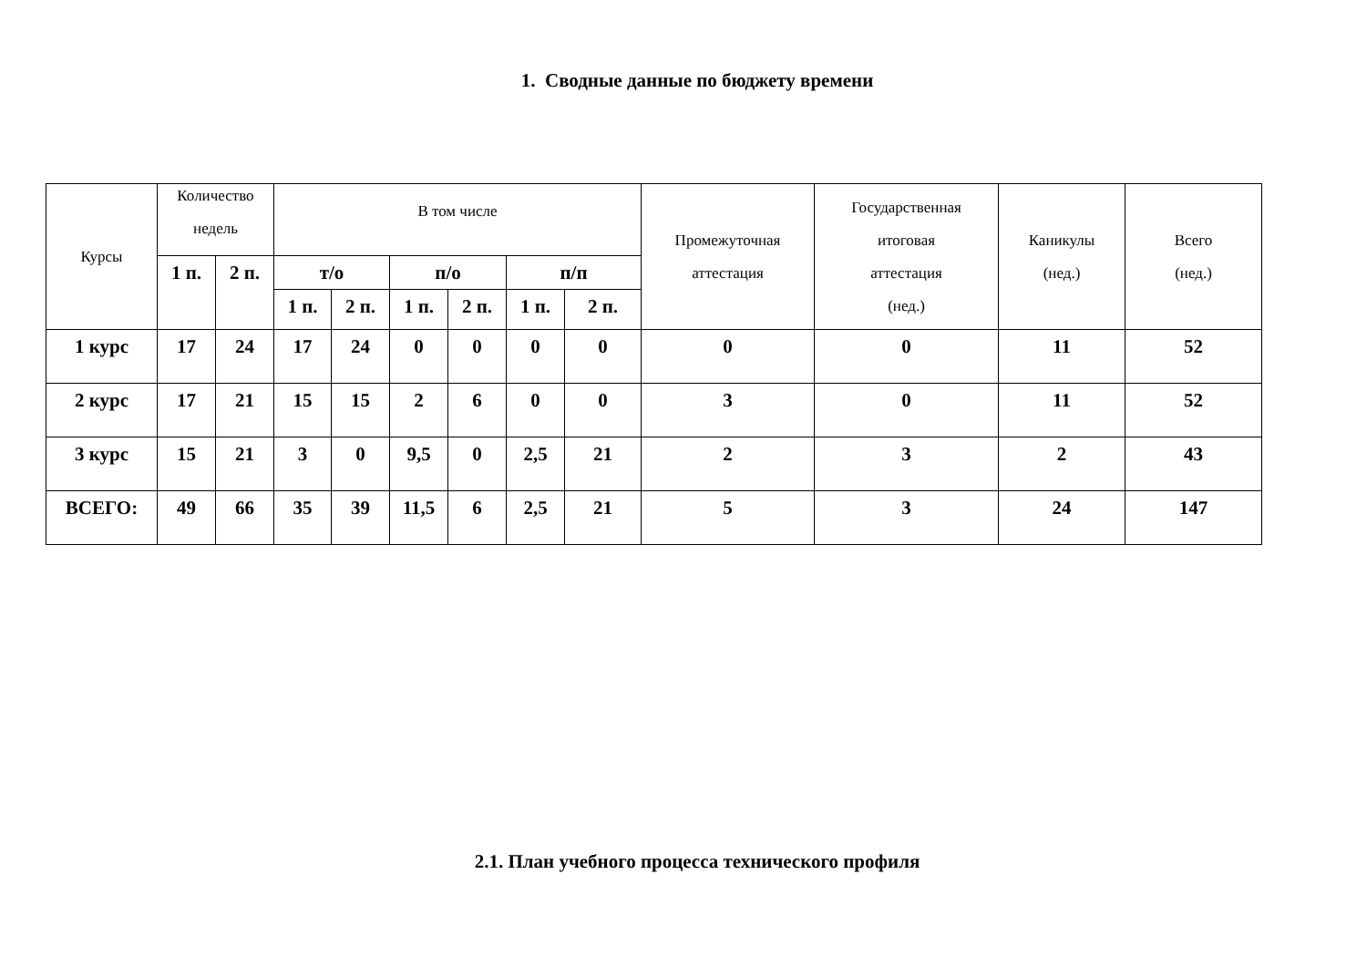1. Сводные данные по бюджету времени
| Курсы | Количество недель | | В том числе | | | | | | Промежуточная аттестация | Государственная итоговая аттестация (нед.) | Каникулы (нед.) | Всего (нед.) |
| --- | --- | --- | --- | --- | --- | --- | --- | --- | --- | --- | --- | --- |
| | 1 п. | 2 п. | т/о | | п/о | | п/п | | | | | |
| | | | 1 п. | 2 п. | 1 п. | 2 п. | 1 п. | 2 п. | | | | |
| 1 курс | 17 | 24 | 17 | 24 | 0 | 0 | 0 | 0 | 0 | 0 | 11 | 52 |
| 2 курс | 17 | 21 | 15 | 15 | 2 | 6 | 0 | 0 | 3 | 0 | 11 | 52 |
| 3 курс | 15 | 21 | 3 | 0 | 9,5 | 0 | 2,5 | 21 | 2 | 3 | 2 | 43 |
| ВСЕГО: | 49 | 66 | 35 | 39 | 11,5 | 6 | 2,5 | 21 | 5 | 3 | 24 | 147 |
2.1. План учебного процесса технического профиля